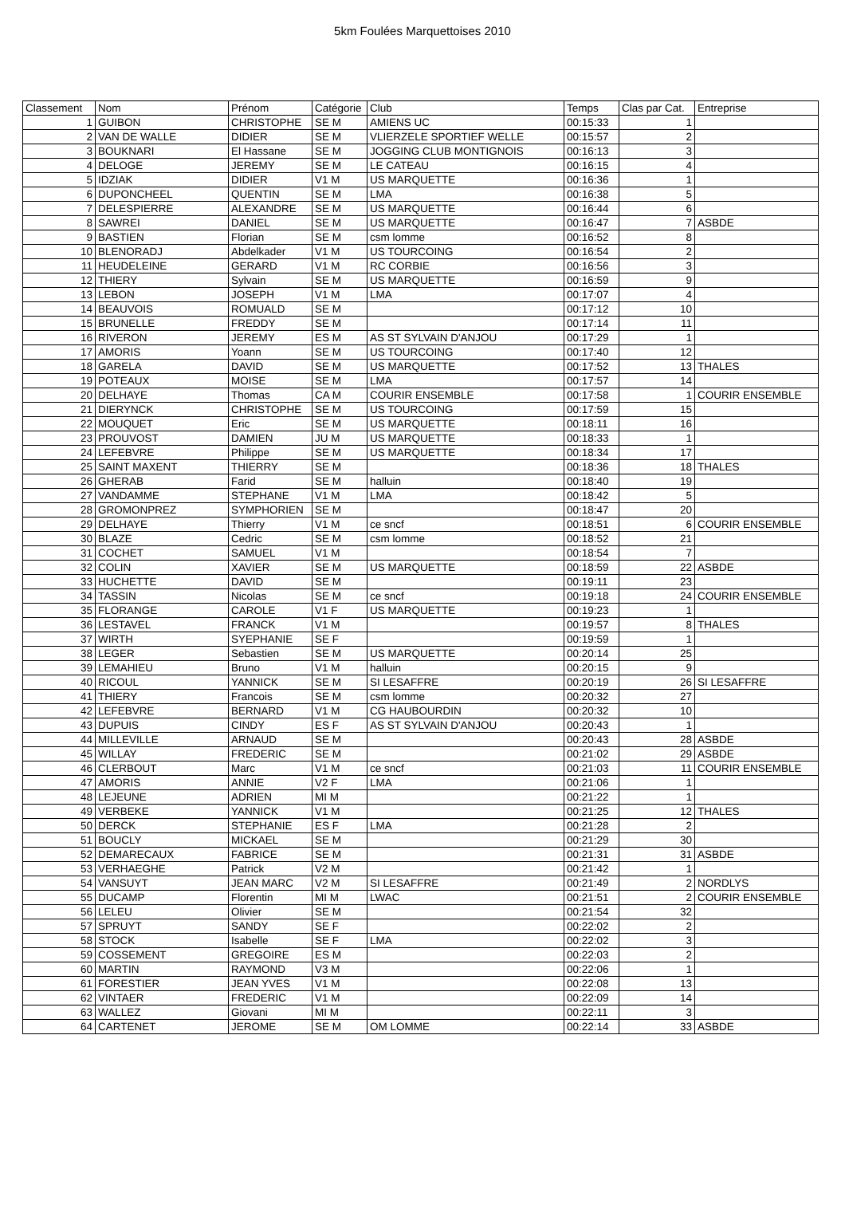5km Foulées Marquettoises 2010
| Classement | Nom | Prénom | Catégorie | Club | Temps | Clas par Cat. | Entreprise |
| --- | --- | --- | --- | --- | --- | --- | --- |
| 1 | GUIBON | CHRISTOPHE | SE M | AMIENS UC | 00:15:33 | 1 | |
| 2 | VAN DE WALLE | DIDIER | SE M | VLIERZELE SPORTIEF WELLE | 00:15:57 | 2 | |
| 3 | BOUKNARI | El Hassane | SE M | JOGGING CLUB MONTIGNOIS | 00:16:13 | 3 | |
| 4 | DELOGE | JEREMY | SE M | LE CATEAU | 00:16:15 | 4 | |
| 5 | IDZIAK | DIDIER | V1 M | US MARQUETTE | 00:16:36 | 1 | |
| 6 | DUPONCHEEL | QUENTIN | SE M | LMA | 00:16:38 | 5 | |
| 7 | DELESPIERRE | ALEXANDRE | SE M | US MARQUETTE | 00:16:44 | 6 | |
| 8 | SAWREI | DANIEL | SE M | US MARQUETTE | 00:16:47 | 7 | ASBDE |
| 9 | BASTIEN | Florian | SE M | csm lomme | 00:16:52 | 8 | |
| 10 | BLENORADJ | Abdelkader | V1 M | US TOURCOING | 00:16:54 | 2 | |
| 11 | HEUDELEINE | GERARD | V1 M | RC CORBIE | 00:16:56 | 3 | |
| 12 | THIERY | Sylvain | SE M | US MARQUETTE | 00:16:59 | 9 | |
| 13 | LEBON | JOSEPH | V1 M | LMA | 00:17:07 | 4 | |
| 14 | BEAUVOIS | ROMUALD | SE M | | 00:17:12 | 10 | |
| 15 | BRUNELLE | FREDDY | SE M | | 00:17:14 | 11 | |
| 16 | RIVERON | JEREMY | ES M | AS ST SYLVAIN D'ANJOU | 00:17:29 | 1 | |
| 17 | AMORIS | Yoann | SE M | US TOURCOING | 00:17:40 | 12 | |
| 18 | GARELA | DAVID | SE M | US MARQUETTE | 00:17:52 | 13 | THALES |
| 19 | POTEAUX | MOISE | SE M | LMA | 00:17:57 | 14 | |
| 20 | DELHAYE | Thomas | CA M | COURIR ENSEMBLE | 00:17:58 | 1 | COURIR ENSEMBLE |
| 21 | DIERYNCK | CHRISTOPHE | SE M | US TOURCOING | 00:17:59 | 15 | |
| 22 | MOUQUET | Eric | SE M | US MARQUETTE | 00:18:11 | 16 | |
| 23 | PROUVOST | DAMIEN | JU M | US MARQUETTE | 00:18:33 | 1 | |
| 24 | LEFEBVRE | Philippe | SE M | US MARQUETTE | 00:18:34 | 17 | |
| 25 | SAINT MAXENT | THIERRY | SE M | | 00:18:36 | 18 | THALES |
| 26 | GHERAB | Farid | SE M | halluin | 00:18:40 | 19 | |
| 27 | VANDAMME | STEPHANE | V1 M | LMA | 00:18:42 | 5 | |
| 28 | GROMONPREZ | SYMPHORIEN | SE M | | 00:18:47 | 20 | |
| 29 | DELHAYE | Thierry | V1 M | ce sncf | 00:18:51 | 6 | COURIR ENSEMBLE |
| 30 | BLAZE | Cedric | SE M | csm lomme | 00:18:52 | 21 | |
| 31 | COCHET | SAMUEL | V1 M | | 00:18:54 | 7 | |
| 32 | COLIN | XAVIER | SE M | US MARQUETTE | 00:18:59 | 22 | ASBDE |
| 33 | HUCHETTE | DAVID | SE M | | 00:19:11 | 23 | |
| 34 | TASSIN | Nicolas | SE M | ce sncf | 00:19:18 | 24 | COURIR ENSEMBLE |
| 35 | FLORANGE | CAROLE | V1 F | US MARQUETTE | 00:19:23 | 1 | |
| 36 | LESTAVEL | FRANCK | V1 M | | 00:19:57 | 8 | THALES |
| 37 | WIRTH | SYEPHANIE | SE F | | 00:19:59 | 1 | |
| 38 | LEGER | Sebastien | SE M | US MARQUETTE | 00:20:14 | 25 | |
| 39 | LEMAHIEU | Bruno | V1 M | halluin | 00:20:15 | 9 | |
| 40 | RICOUL | YANNICK | SE M | SI LESAFFRE | 00:20:19 | 26 | SI LESAFFRE |
| 41 | THIERY | Francois | SE M | csm lomme | 00:20:32 | 27 | |
| 42 | LEFEBVRE | BERNARD | V1 M | CG HAUBOURDIN | 00:20:32 | 10 | |
| 43 | DUPUIS | CINDY | ES F | AS ST SYLVAIN D'ANJOU | 00:20:43 | 1 | |
| 44 | MILLEVILLE | ARNAUD | SE M | | 00:20:43 | 28 | ASBDE |
| 45 | WILLAY | FREDERIC | SE M | | 00:21:02 | 29 | ASBDE |
| 46 | CLERBOUT | Marc | V1 M | ce sncf | 00:21:03 | 11 | COURIR ENSEMBLE |
| 47 | AMORIS | ANNIE | V2 F | LMA | 00:21:06 | 1 | |
| 48 | LEJEUNE | ADRIEN | MI M | | 00:21:22 | 1 | |
| 49 | VERBEKE | YANNICK | V1 M | | 00:21:25 | 12 | THALES |
| 50 | DERCK | STEPHANIE | ES F | LMA | 00:21:28 | 2 | |
| 51 | BOUCLY | MICKAEL | SE M | | 00:21:29 | 30 | |
| 52 | DEMARECAUX | FABRICE | SE M | | 00:21:31 | 31 | ASBDE |
| 53 | VERHAEGHE | Patrick | V2 M | | 00:21:42 | 1 | |
| 54 | VANSUYT | JEAN MARC | V2 M | SI LESAFFRE | 00:21:49 | 2 | NORDLYS |
| 55 | DUCAMP | Florentin | MI M | LWAC | 00:21:51 | 2 | COURIR ENSEMBLE |
| 56 | LELEU | Olivier | SE M | | 00:21:54 | 32 | |
| 57 | SPRUYT | SANDY | SE F | | 00:22:02 | 2 | |
| 58 | STOCK | Isabelle | SE F | LMA | 00:22:02 | 3 | |
| 59 | COSSEMENT | GREGOIRE | ES M | | 00:22:03 | 2 | |
| 60 | MARTIN | RAYMOND | V3 M | | 00:22:06 | 1 | |
| 61 | FORESTIER | JEAN YVES | V1 M | | 00:22:08 | 13 | |
| 62 | VINTAER | FREDERIC | V1 M | | 00:22:09 | 14 | |
| 63 | WALLEZ | Giovani | MI M | | 00:22:11 | 3 | |
| 64 | CARTENET | JEROME | SE M | OM LOMME | 00:22:14 | 33 | ASBDE |